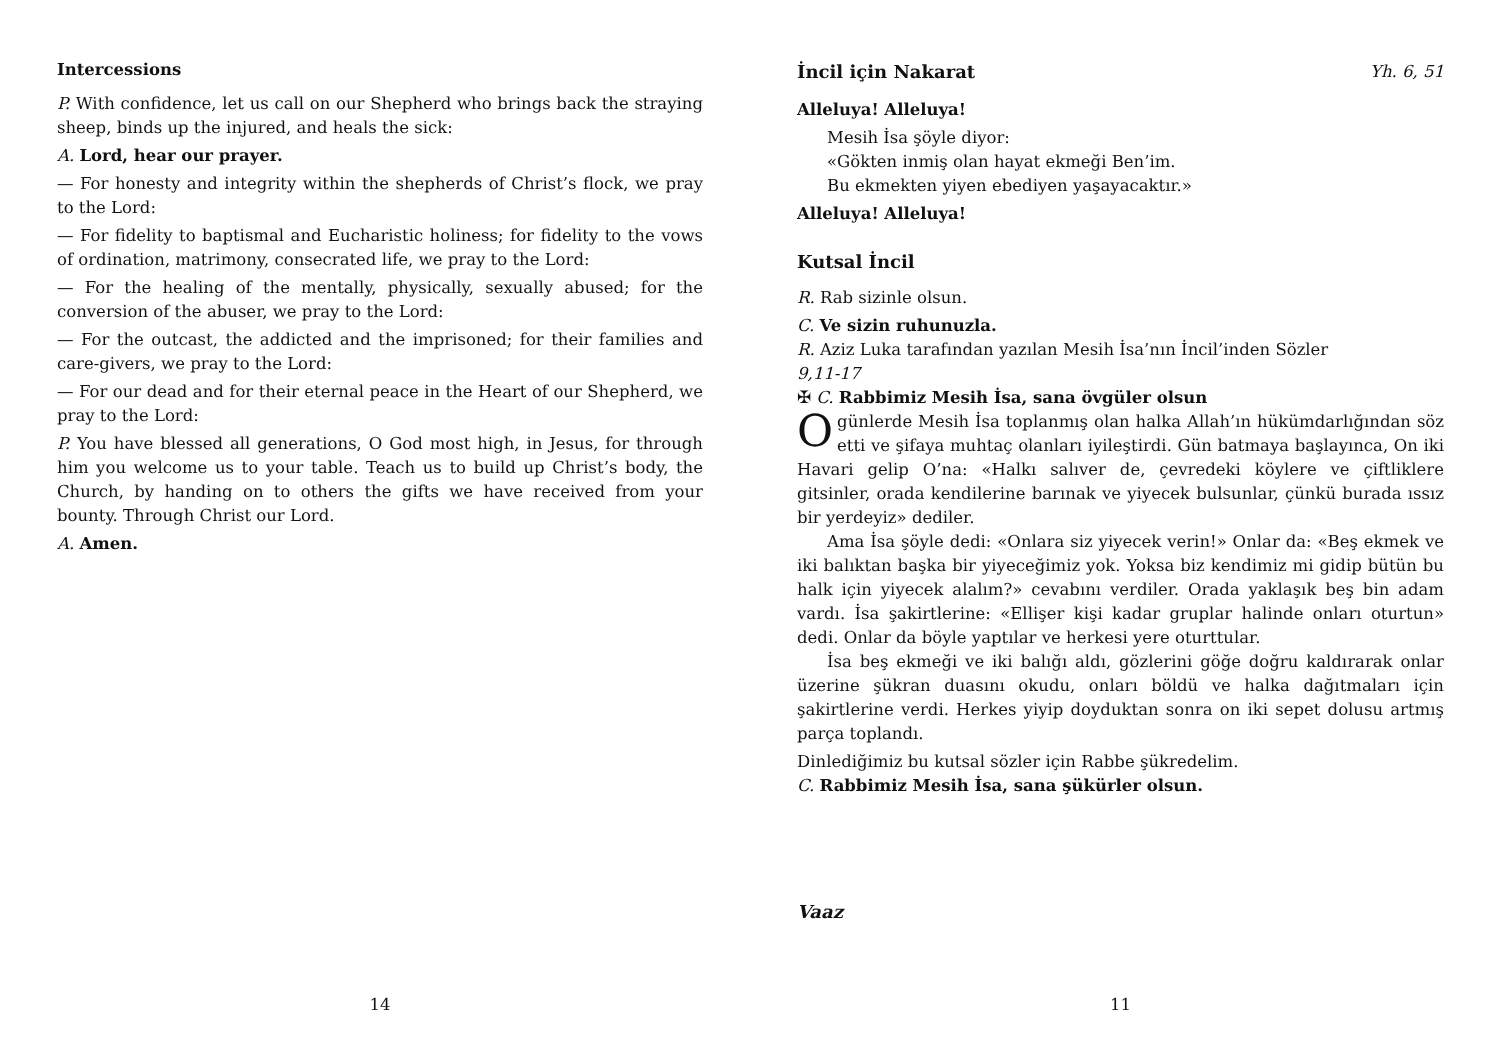Intercessions
P. With confidence, let us call on our Shepherd who brings back the straying sheep, binds up the injured, and heals the sick:
A. Lord, hear our prayer.
— For honesty and integrity within the shepherds of Christ’s flock, we pray to the Lord:
— For fidelity to baptismal and Eucharistic holiness; for fidelity to the vows of ordination, matrimony, consecrated life, we pray to the Lord:
— For the healing of the mentally, physically, sexually abused; for the conversion of the abuser, we pray to the Lord:
— For the outcast, the addicted and the imprisoned; for their families and care-givers, we pray to the Lord:
— For our dead and for their eternal peace in the Heart of our Shepherd, we pray to the Lord:
P. You have blessed all generations, O God most high, in Jesus, for through him you welcome us to your table. Teach us to build up Christ’s body, the Church, by handing on to others the gifts we have received from your bounty. Through Christ our Lord.
A. Amen.
14
İncil için Nakarat Yh. 6, 51
Alleluya! Alleluya!
Mesih İsa şöyle diyor:
«Gökten inmiş olan hayat ekmeği Ben’im.
Bu ekmekten yiyen ebediyen yaşayacaktır.»
Alleluya! Alleluya!
Kutsal İncil
R. Rab sizinle olsun.
C. Ve sizin ruhunuzla.
R. Aziz Luka tarafından yazılan Mesih İsa’nın İncil’inden Sözler
9,11-17
✠ C. Rabbimiz Mesih İsa, sana övgüler olsun
O günlerde Mesih İsa toplanmış olan halka Allah’ın hükümdarlığından söz etti ve şifaya muhtaç olanları iyileştirdi. Gün batmaya başlayınca, On iki Havari gelip O’na: «Halkı salıver de, çevredeki köylere ve çiftliklere gitsinler, orada kendilerine barınak ve yiyecek bulsunlar, çünkü burada ıssız bir yerdeyiz» dediler.
Ama İsa şöyle dedi: «Onlara siz yiyecek verin!» Onlar da: «Beş ekmek ve iki balıktan başka bir yiyeceğimiz yok. Yoksa biz kendimiz mi gidip bütün bu halk için yiyecek alalım?» cevabını verdiler. Orada yaklaşık beş bin adam vardı. İsa şakirtlerine: «Ellişer kişi kadar gruplar halinde onları oturtun» dedi. Onlar da böyle yaptılar ve herkesi yere oturttular.
İsa beş ekmeği ve iki balığı aldı, gözlerini göğe doğru kaldırarak onlar üzerine şükran duasını okudu, onları böldü ve halka dağıtmaları için şakirtlerine verdi. Herkes yiyip doyduktan sonra on iki sepet dolusu artmış parça toplandı.
Dinlediğimiz bu kutsal sözler için Rabbe şükredelim.
C. Rabbimiz Mesih İsa, sana şükürler olsun.
Vaaz
11